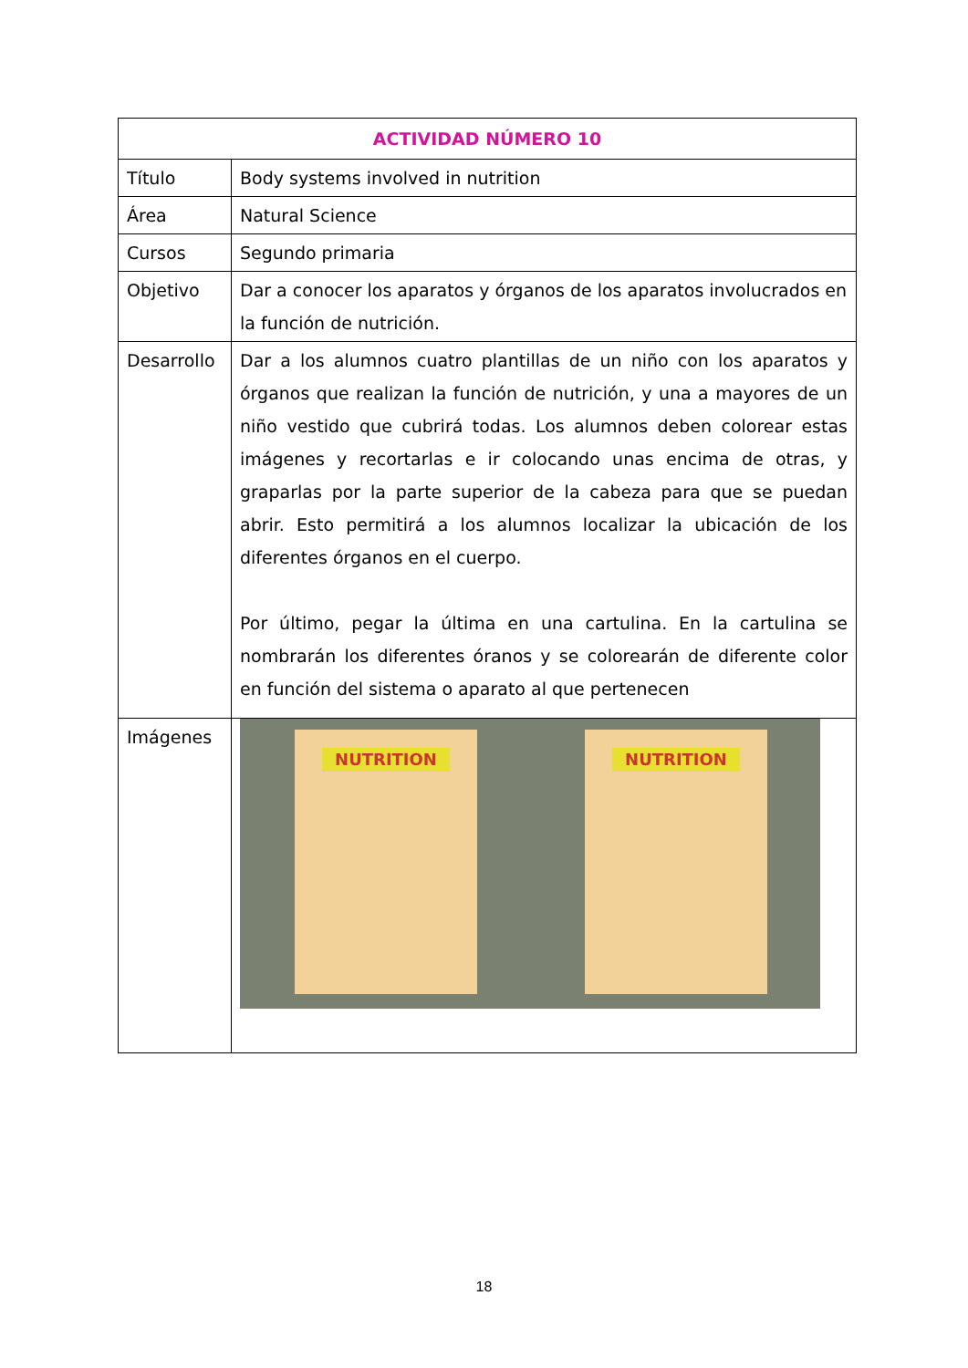| ACTIVIDAD NÚMERO 10 | |
| --- | --- |
| Título | Body systems involved in nutrition |
| Área | Natural Science |
| Cursos | Segundo primaria |
| Objetivo | Dar a conocer los aparatos y órganos de los aparatos involucrados en la función de nutrición. |
| Desarrollo | Dar a los alumnos cuatro plantillas de un niño con los aparatos y órganos que realizan la función de nutrición, y una a mayores de un niño vestido que cubrirá todas. Los alumnos deben colorear estas imágenes y recortarlas e ir colocando unas encima de otras, y graparlas por la parte superior de la cabeza para que se puedan abrir. Esto permitirá a los alumnos localizar la ubicación de los diferentes órganos en el cuerpo. Por último, pegar la última en una cartulina. En la cartulina se nombrarán los diferentes óranos y se colorearán de diferente color en función del sistema o aparato al que pertenecen |
| Imágenes | NUTRITION NUTRITION |
18